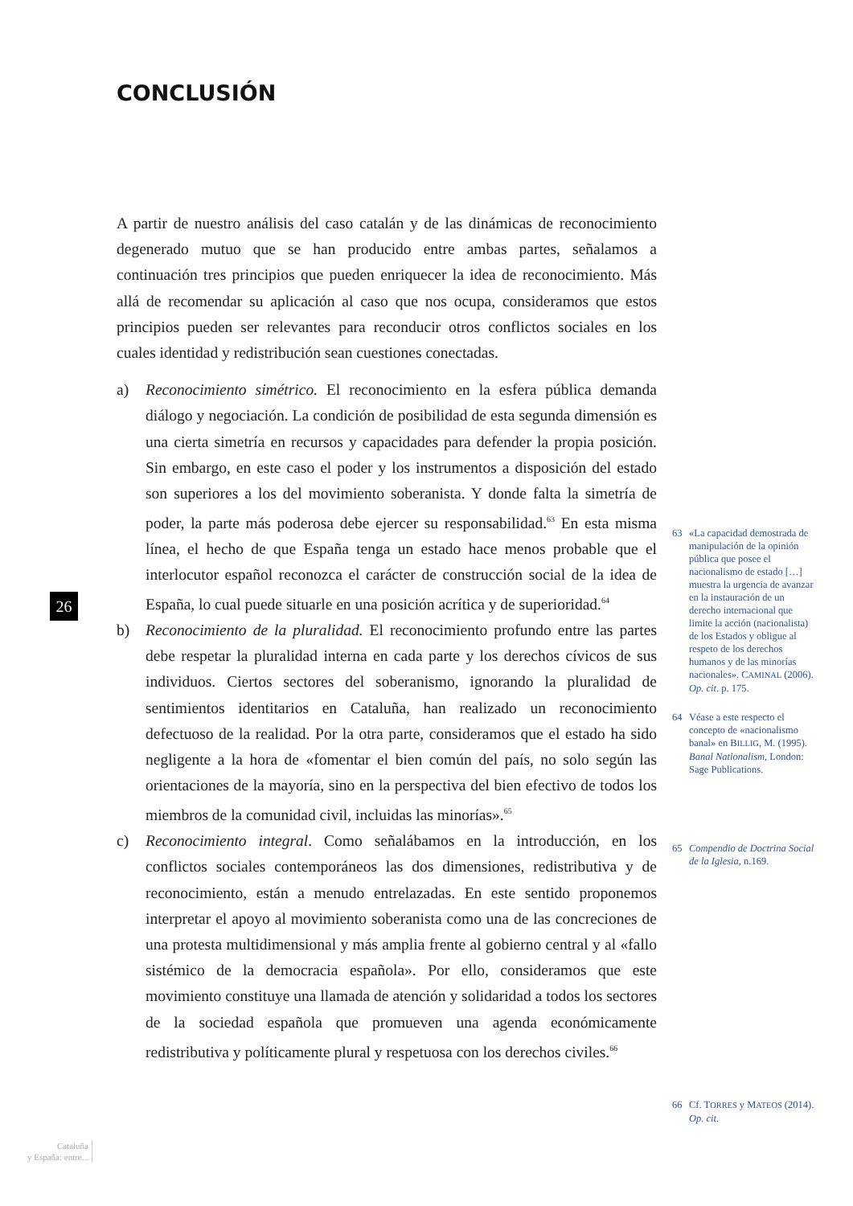CONCLUSIÓN
A partir de nuestro análisis del caso catalán y de las dinámicas de reconocimiento degenerado mutuo que se han producido entre ambas partes, señalamos a continuación tres principios que pueden enriquecer la idea de reconocimiento. Más allá de recomendar su aplicación al caso que nos ocupa, consideramos que estos principios pueden ser relevantes para reconducir otros conflictos sociales en los cuales identidad y redistribución sean cuestiones conectadas.
a) Reconocimiento simétrico. El reconocimiento en la esfera pública demanda diálogo y negociación. La condición de posibilidad de esta segunda dimensión es una cierta simetría en recursos y capacidades para defender la propia posición. Sin embargo, en este caso el poder y los instrumentos a disposición del estado son superiores a los del movimiento soberanista. Y donde falta la simetría de poder, la parte más poderosa debe ejercer su responsabilidad.<sup>63</sup> En esta misma línea, el hecho de que España tenga un estado hace menos probable que el interlocutor español reconozca el carácter de construcción social de la idea de España, lo cual puede situarle en una posición acrítica y de superioridad.<sup>64</sup>
b) Reconocimiento de la pluralidad. El reconocimiento profundo entre las partes debe respetar la pluralidad interna en cada parte y los derechos cívicos de sus individuos. Ciertos sectores del soberanismo, ignorando la pluralidad de sentimientos identitarios en Cataluña, han realizado un reconocimiento defectuoso de la realidad. Por la otra parte, consideramos que el estado ha sido negligente a la hora de «fomentar el bien común del país, no solo según las orientaciones de la mayoría, sino en la perspectiva del bien efectivo de todos los miembros de la comunidad civil, incluidas las minorías».<sup>65</sup>
c) Reconocimiento integral. Como señalábamos en la introducción, en los conflictos sociales contemporáneos las dos dimensiones, redistributiva y de reconocimiento, están a menudo entrelazadas. En este sentido proponemos interpretar el apoyo al movimiento soberanista como una de las concreciones de una protesta multidimensional y más amplia frente al gobierno central y al «fallo sistémico de la democracia española». Por ello, consideramos que este movimiento constituye una llamada de atención y solidaridad a todos los sectores de la sociedad española que promueven una agenda económicamente redistributiva y políticamente plural y respetuosa con los derechos civiles.<sup>66</sup>
63 «La capacidad demostrada de manipulación de la opinión pública que posee el nacionalismo de estado […] muestra la urgencia de avanzar en la instauración de un derecho internacional que limite la acción (nacionalista) de los Estados y obligue al respeto de los derechos humanos y de las minorías nacionales». CAMINAL (2006). Op. cit. p. 175.
64 Véase a este respecto el concepto de «nacionalismo banal» en BILLIG, M. (1995). Banal Nationalism, London: Sage Publications.
65 Compendio de Doctrina Social de la Iglesia, n.169.
66 Cf. TORRES y MATEOS (2014). Op. cit.
26
Cataluña
y España: entre...